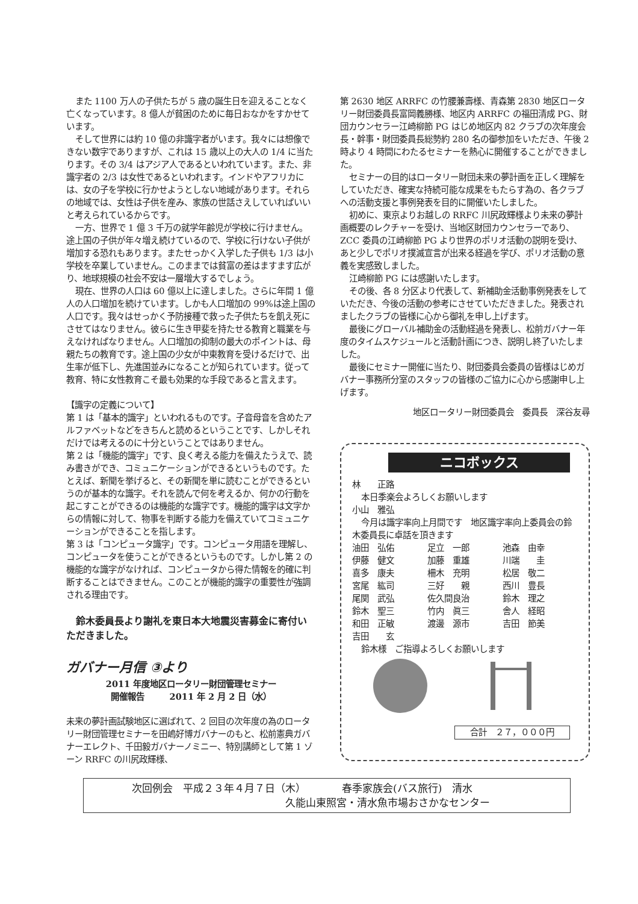また 1100 万人の子供たちが 5 歳の誕生日を迎えることなく亡くなっています。8 億人が貧困のために毎日おなかをすかせています。
そして世界には約 10 億の非識字者がいます。我々には想像できない数字でありますが、これは 15 歳以上の大人の 1/4 に当たります。その 3/4 はアジア人であるといわれています。また、非識字者の 2/3 は女性であるといわれます。インドやアフリカには、女の子を学校に行かせようとしない地域があります。それらの地域では、女性は子供を産み、家族の世話さえしていればいいと考えられているからです。
一方、世界で 1 億 3 千万の就学年齢児が学校に行けません。途上国の子供が年々増え続けているので、学校に行けない子供が増加する恐れもあります。またせっかく入学した子供も 1/3 は小学校を卒業していません。このままでは貧富の差はますます広がり、地球規模の社会不安は一層増大するでしょう。
現在、世界の人口は 60 億以上に達しました。さらに年間 1 億人の人口増加を続けています。しかも人口増加の 99%は途上国の人口です。我々はせっかく予防接種で救った子供たちを飢え死にさせてはなりません。彼らに生き甲斐を持たせる教育と職業を与えなければなりません。人口増加の抑制の最大のポイントは、母親たちの教育です。途上国の少女が中東教育を受けるだけで、出生率が低下し、先進国並みになることが知られています。従って教育、特に女性教育こそ最も効果的な手段であると言えます。
【識字の定義について】
第 1 は「基本的識字」といわれるものです。子音母音を含めたアルファベットなどをきちんと読めるということです、しかしそれだけでは考えるのに十分ということではありません。
第 2 は「機能的識字」です、良く考える能力を備えたうえで、読み書きができ、コミュニケーションができるというものです。たとえば、新聞を挙げると、その新聞を単に読むことができるというのが基本的な識字。それを読んで何を考えるか、何かの行動を起こすことができるのは機能的な識字です。機能的識字は文字からの情報に対して、物事を判断する能力を備えていてコミュニケーションができることを指します。
第 3 は「コンピュータ識字」です。コンピュータ用語を理解し、コンピュータを使うことができるというものです。しかし第 2 の機能的な識字がなければ、コンピュータから得た情報を的確に判断することはできません。このことが機能的識字の重要性が強調される理由です。
鈴木委員長より謝礼を東日本大地震災害募金に寄付いただきました。
ガバナー月信 ③より
2011 年度地区ロータリー財団管理セミナー
開催報告　　　2011 年 2 月 2 日（水）
未来の夢計画試験地区に選ばれて、2 回目の次年度の為のロータリー財団管理セミナーを田嶋好博ガバナーのもと、松前憲典ガバナーエレクト、千田毅ガバナーノミニー、特別講師として第 1 ゾーン RRFC の川尻政輝様、
第 2630 地区 ARRFC の竹腰兼壽様、青森第 2830 地区ロータリー財団委員長富岡義勝様、地区内 ARRFC の福田清成 PG、財団カウンセラー江崎柳節 PG はじめ地区内 82 クラブの次年度会長・幹事・財団委員長総勢約 280 名の御参加をいただき、午後 2 時より 4 時間にわたるセミナーを熱心に開催することができました。
セミナーの目的はロータリー財団未来の夢計画を正しく理解をしていただき、確実な持続可能な成果をもたらす為の、各クラブへの活動支援と事例発表を目的に開催いたしました。
初めに、東京よりお越しの RRFC 川尻政輝様より未来の夢計画概要のレクチャーを受け、当地区財団カウンセラーであり、ZCC 委員の江崎柳節 PG より世界のポリオ活動の説明を受け、あと少しでポリオ撲滅宣言が出来る経過を学び、ポリオ活動の意義を実感致しました。
江崎柳節 PG には感謝いたします。
その後、各 8 分区より代表して、新補助金活動事例発表をしていただき、今後の活動の参考にさせていただきました。発表されましたクラブの皆様に心から御礼を申し上げます。
最後にグローバル補助金の活動経過を発表し、松前ガバナー年度のタイムスケジュールと活動計画につき、説明し終了いたしました。
最後にセミナー開催に当たり、財団委員会委員の皆様はじめガバナー事務所分室のスタッフの皆様のご協力に心から感謝申し上げます。
地区ロータリー財団委員会　委員長　深谷友尋
ニコボックス
林　　正路
本日季楽会よろしくお願いします
小山　雅弘
今月は識字率向上月間です　地区識字率向上委員会の鈴木委員長に卓話を頂きます
| 油田 弘佑 | 足立 一郎 | 池森 由幸 |
| 伊藤 健文 | 加藤 重雄 | 川端 圭 |
| 喜多 康夫 | 柵木 充明 | 松居 敬二 |
| 宮尾 紘司 | 三好 親 | 西川 豊長 |
| 尾関 武弘 | 佐久間良治 | 鈴木 理之 |
| 鈴木 聖三 | 竹内 眞三 | 舎人 経昭 |
| 和田 正敏 | 渡邊 源市 | 吉田 節美 |
| 吉田 玄 | | |
鈴木様　ご指導よろしくお願いします
合計　２７，０００円
次回例会　平成２３年４月７日（木）　　　　春季家族会(バス旅行)　清水
　　　　　　　　　　　　　　　久能山東照宮・清水魚市場おさかなセンター